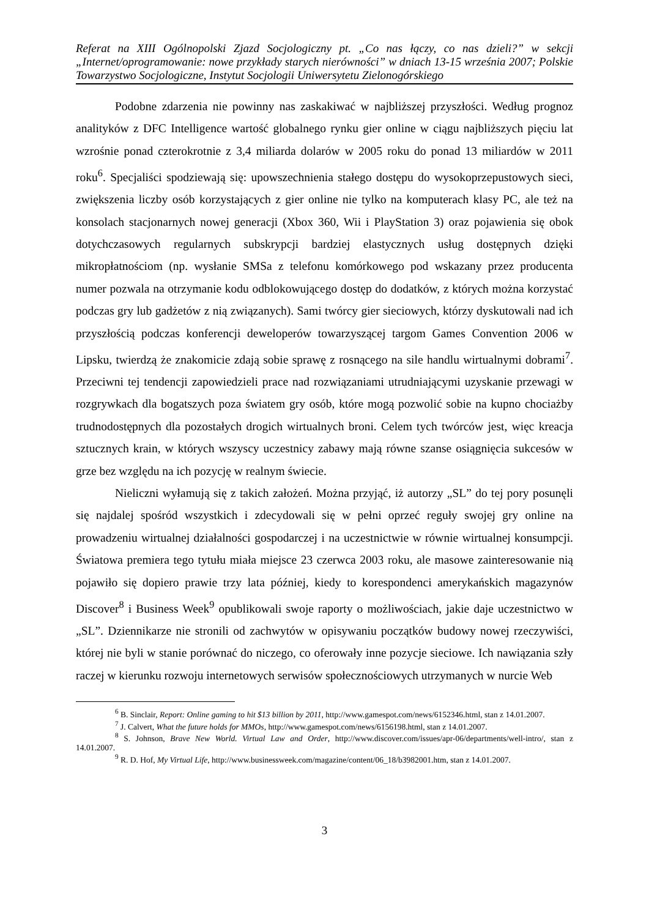Referat na XIII Ogólnopolski Zjazd Socjologiczny pt. „Co nas łączy, co nas dzieli?” w sekcji „Internet/oprogramowanie: nowe przykłady starych nierówności” w dniach 13-15 września 2007; Polskie Towarzystwo Socjologiczne, Instytut Socjologii Uniwersytetu Zielonogórskiego
Podobne zdarzenia nie powinny nas zaskakiwać w najbliższej przyszłości. Według prognoz analityków z DFC Intelligence wartość globalnego rynku gier online w ciągu najbliższych pięciu lat wzrośnie ponad czterokrotnie z 3,4 miliarda dolarów w 2005 roku do ponad 13 miliardów w 2011 roku<sup>6</sup>. Specjaliści spodziewają się: upowszechnienia stałego dostępu do wysokoprzepustowych sieci, zwiększenia liczby osób korzystających z gier online nie tylko na komputerach klasy PC, ale też na konsolach stacjonarnych nowej generacji (Xbox 360, Wii i PlayStation 3) oraz pojawienia się obok dotychczasowych regularnych subskrypcji bardziej elastycznych usług dostępnych dzięki mikropłatnościom (np. wysłanie SMSa z telefonu komórkowego pod wskazany przez producenta numer pozwala na otrzymanie kodu odblokowującego dostęp do dodatków, z których można korzystać podczas gry lub gadżetów z nią związanych). Sami twórcy gier sieciowych, którzy dyskutowali nad ich przyszłością podczas konferencji deweloperów towarzyszącej targom Games Convention 2006 w Lipsku, twierdzą że znakomicie zdają sobie sprawę z rosnącego na sile handlu wirtualnymi dobrami<sup>7</sup>. Przeciwni tej tendencji zapowiedzieli prace nad rozwiązaniami utrudniającymi uzyskanie przewagi w rozgrywkach dla bogatszych poza światem gry osób, które mogą pozwolić sobie na kupno chociażby trudnodostępnych dla pozostałych drogich wirtualnych broni. Celem tych twórców jest, więc kreacja sztucznych krain, w których wszyscy uczestnicy zabawy mają równe szanse osiągnięcia sukcesów w grze bez względu na ich pozycję w realnym świecie.
Nieliczni wyłamują się z takich założeń. Można przyjąć, iż autorzy „SL” do tej pory posunęli się najdalej spośród wszystkich i zdecydowali się w pełni oprzeć reguły swojej gry online na prowadzeniu wirtualnej działalności gospodarczej i na uczestnictwie w równie wirtualnej konsumpcji. Światowa premiera tego tytułu miała miejsce 23 czerwca 2003 roku, ale masowe zainteresowanie nią pojawiło się dopiero prawie trzy lata później, kiedy to korespondenci amerykańskich magazynów Discover<sup>8</sup> i Business Week<sup>9</sup> opublikowali swoje raporty o możliwościach, jakie daje uczestnictwo w „SL”. Dziennikarze nie stronili od zachwytów w opisywaniu początków budowy nowej rzeczywiści, której nie byli w stanie porównać do niczego, co oferowały inne pozycje sieciowe. Ich nawiązania szły raczej w kierunku rozwoju internetowych serwisów społecznościowych utrzymanych w nurcie Web
<sup>6</sup> B. Sinclair, Report: Online gaming to hit $13 billion by 2011, http://www.gamespot.com/news/6152346.html, stan z 14.01.2007.
<sup>7</sup> J. Calvert, What the future holds for MMOs, http://www.gamespot.com/news/6156198.html, stan z 14.01.2007.
<sup>8</sup> S. Johnson, Brave New World. Virtual Law and Order, http://www.discover.com/issues/apr-06/departments/well-intro/, stan z 14.01.2007.
<sup>9</sup> R. D. Hof, My Virtual Life, http://www.businessweek.com/magazine/content/06_18/b3982001.htm, stan z 14.01.2007.
3